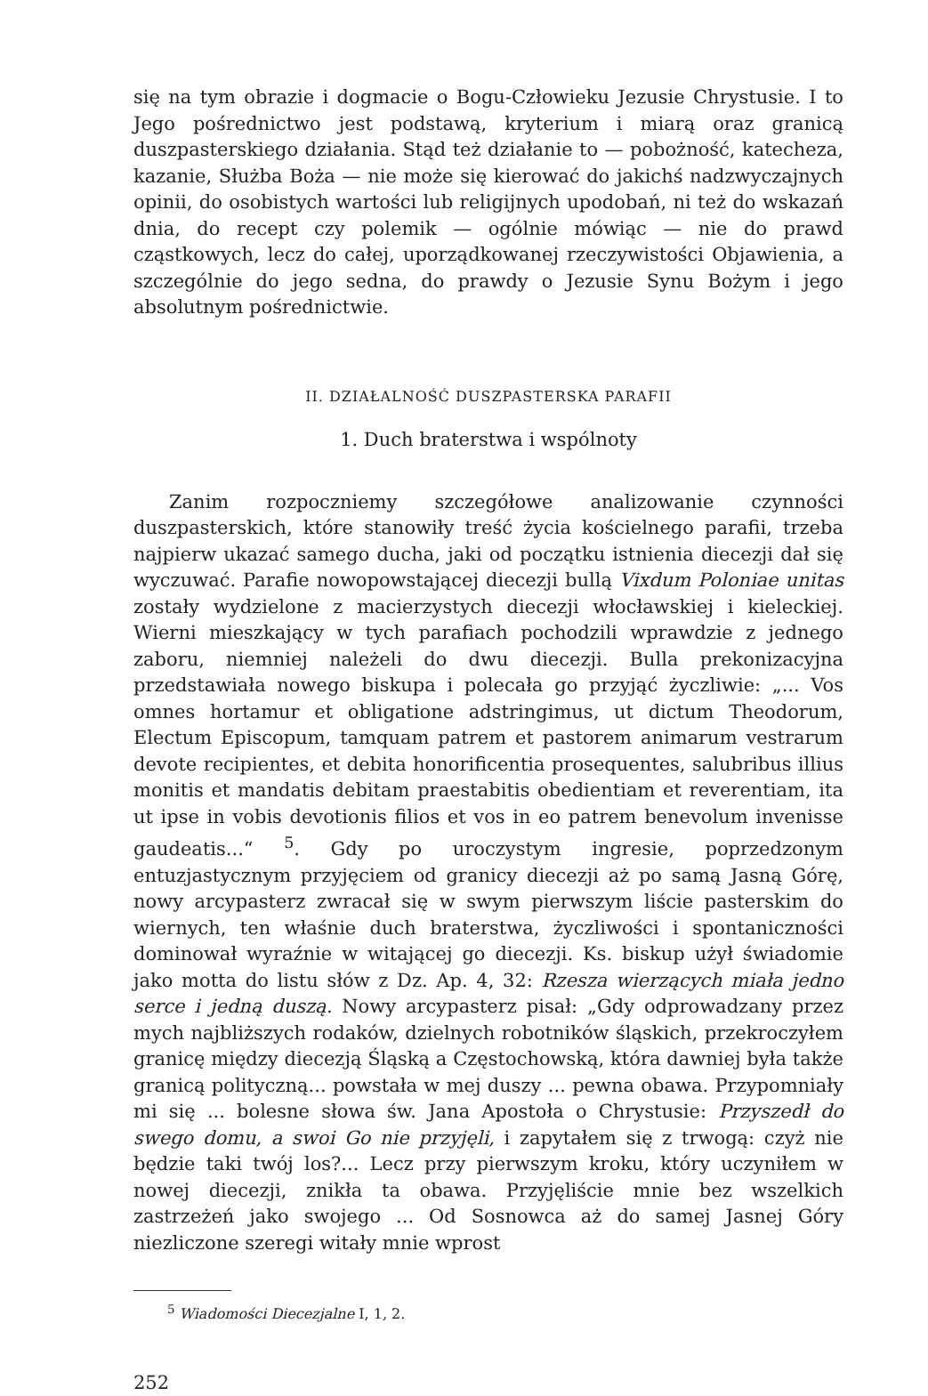się na tym obrazie i dogmacie o Bogu-Człowieku Jezusie Chrystusie. I to Jego pośrednictwo jest podstawą, kryterium i miarą oraz granicą duszpasterskiego działania. Stąd też działanie to — pobożność, katecheza, kazanie, Służba Boża — nie może się kierować do jakichś nadzwyczajnych opinii, do osobistych wartości lub religijnych upodobań, ni też do wskazań dnia, do recept czy polemik — ogólnie mówiąc — nie do prawd cząstkowych, lecz do całej, uporządkowanej rzeczywistości Objawienia, a szczególnie do jego sedna, do prawdy o Jezusie Synu Bożym i jego absolutnym pośrednictwie.
II. DZIAŁALNOŚĆ DUSZPASTERSKA PARAFII
1. Duch braterstwa i wspólnoty
Zanim rozpoczniemy szczegółowe analizowanie czynności duszpasterskich, które stanowiły treść życia kościelnego parafii, trzeba najpierw ukazać samego ducha, jaki od początku istnienia diecezji dał się wyczuwać. Parafie nowopowstającej diecezji bullą Vixdum Poloniae unitas zostały wydzielone z macierzystych diecezji włocławskiej i kieleckiej. Wierni mieszkający w tych parafiach pochodzili wprawdzie z jednego zaboru, niemniej należeli do dwu diecezji. Bulla prekonizacyjna przedstawiała nowego biskupa i polecała go przyjąć życzliwie: „... Vos omnes hortamur et obligatione adstringimus, ut dictum Theodorum, Electum Episcopum, tamquam patrem et pastorem animarum vestrarum devote recipientes, et debita honorificentia prosequentes, salubribus illius monitis et mandatis debitam praestabitis obedientiam et reverentiam, ita ut ipse in vobis devotionis filios et vos in eo patrem benevolum invenisse gaudeatis...“ <sup>5</sup>. Gdy po uroczystym ingresie, poprzedzonym entuzjastycznym przyjęciem od granicy diecezji aż po samą Jasną Górę, nowy arcypasterz zwracał się w swym pierwszym liście pasterskim do wiernych, ten właśnie duch braterstwa, życzliwości i spontaniczności dominował wyraźnie w witającej go diecezji. Ks. biskup użył świadomie jako motta do listu słów z Dz. Ap. 4, 32: Rzesza wierzących miała jedno serce i jedną duszą. Nowy arcypasterz pisał: „Gdy odprowadzany przez mych najbliższych rodaków, dzielnych robotników śląskich, przekroczyłem granicę między diecezją Śląską a Częstochowską, która dawniej była także granicą polityczną... powstała w mej duszy ... pewna obawa. Przypomniały mi się ... bolesne słowa św. Jana Apostoła o Chrystusie: Przyszedł do swego domu, a swoi Go nie przyjęli, i zapytałem się z trwogą: czyż nie będzie taki twój los?... Lecz przy pierwszym kroku, który uczyniłem w nowej diecezji, znikła ta obawa. Przyjęliście mnie bez wszelkich zastrzeżeń jako swojego ... Od Sosnowca aż do samej Jasnej Góry niezliczone szeregi witały mnie wprost
<sup>5</sup> Wiadomości Diecezjalne I, 1, 2.
252